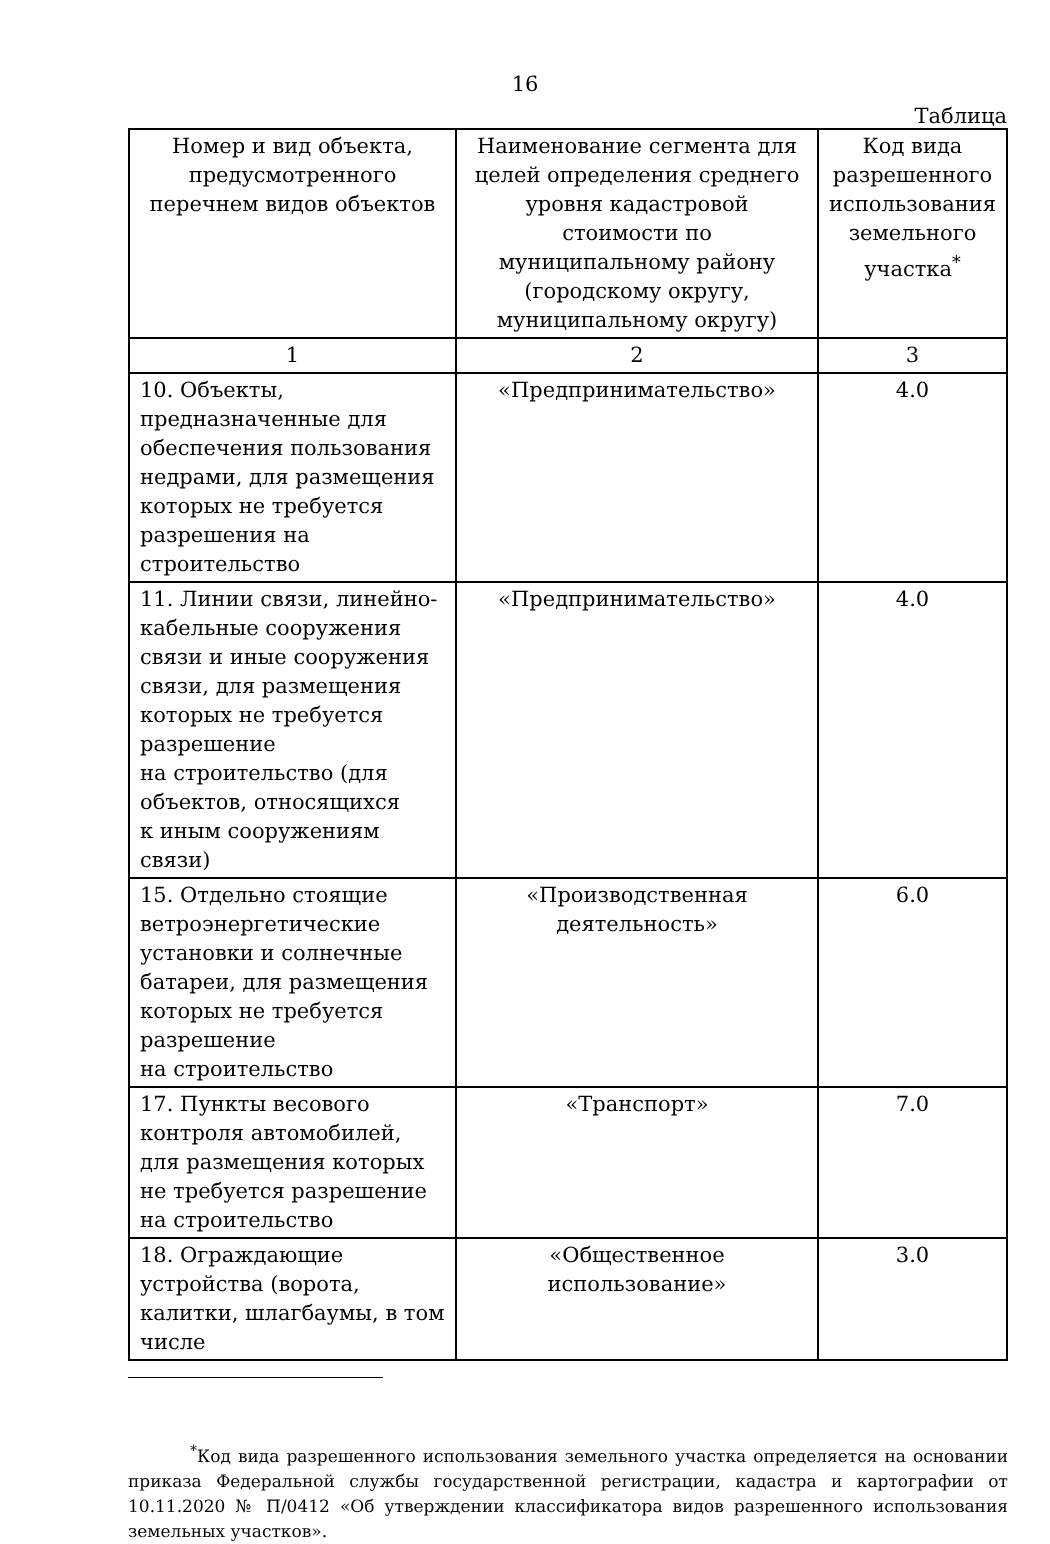16
Таблица
| Номер и вид объекта, предусмотренного перечнем видов объектов | Наименование сегмента для целей определения среднего уровня кадастровой стоимости по муниципальному району (городскому округу, муниципальному округу) | Код вида разрешенного использования земельного участка<sup>*</sup> |
| --- | --- | --- |
| 1 | 2 | 3 |
| 10. Объекты, предназначенные для обеспечения пользования недрами, для размещения которых не требуется разрешения на строительство | «Предпринимательство» | 4.0 |
| 11. Линии связи, линейно-кабельные сооружения связи и иные сооружения связи, для размещения которых не требуется разрешение на строительство (для объектов, относящихся к иным сооружениям связи) | «Предпринимательство» | 4.0 |
| 15. Отдельно стоящие ветроэнергетические установки и солнечные батареи, для размещения которых не требуется разрешение на строительство | «Производственная деятельность» | 6.0 |
| 17. Пункты весового контроля автомобилей, для размещения которых не требуется разрешение на строительство | «Транспорт» | 7.0 |
| 18. Ограждающие устройства (ворота, калитки, шлагбаумы, в том числе | «Общественное использование» | 3.0 |
<sup>*</sup> Код вида разрешенного использования земельного участка определяется на основании приказа Федеральной службы государственной регистрации, кадастра и картографии от 10.11.2020 № П/0412 «Об утверждении классификатора видов разрешенного использования земельных участков».